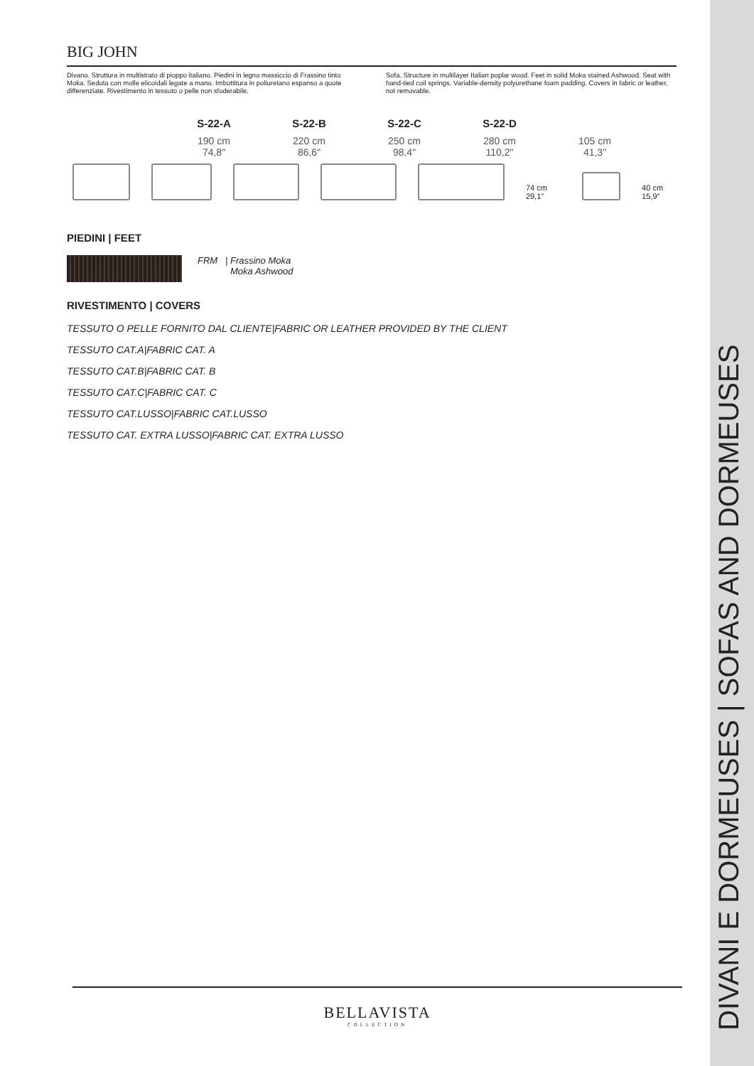BIG JOHN
Divano. Struttura in multistrato di pioppo italiano. Piedini in legno massiccio di Frassino tinto Moka. Seduta con molle elicoidali legate a mano. Imbottitura in poliuretano espanso a quote differenziate. Rivestimento in tessuto o pelle non sfoderabile.
Sofa. Structure in multilayer Italian poplar wood. Feet in solid Moka stained Ashwood. Seat with hand-tied coil springs. Variable-density polyurethane foam padding. Covers in fabric or leather, not removable.
S-22-A
190 cm
74,8"
S-22-B
220 cm
86,6"
S-22-C
250 cm
98,4"
S-22-D
280 cm
110,2"
105 cm
41,3"
74 cm 29,1"
40 cm 15,9"
PIEDINI | FEET
FRM | Frassino Moka
Moka Ashwood
RIVESTIMENTO | COVERS
TESSUTO O PELLE FORNITO DAL CLIENTE|FABRIC OR LEATHER PROVIDED BY THE CLIENT
TESSUTO CAT.A|FABRIC CAT. A
TESSUTO CAT.B|FABRIC CAT. B
TESSUTO CAT.C|FABRIC CAT. C
TESSUTO CAT.LUSSO|FABRIC CAT.LUSSO
TESSUTO CAT. EXTRA LUSSO|FABRIC CAT. EXTRA LUSSO
BELLAVISTA
COLLECTION
DIVANI E DORMEUSES | SOFAS AND DORMEUSES